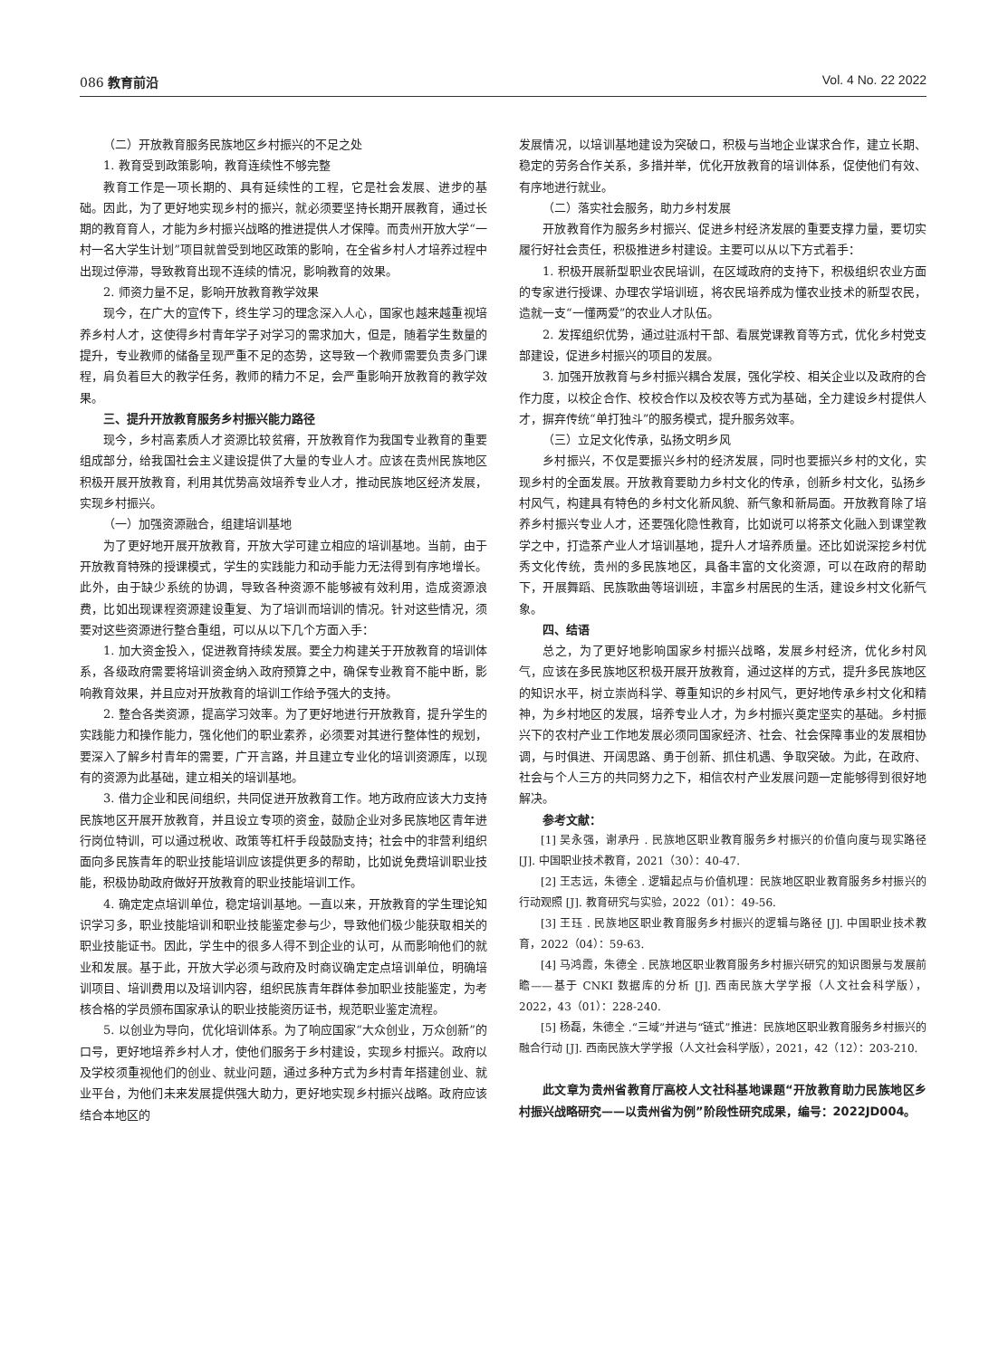086 教育前沿 Vol. 4 No. 22 2022
（二）开放教育服务民族地区乡村振兴的不足之处
1. 教育受到政策影响，教育连续性不够完整
教育工作是一项长期的、具有延续性的工程，它是社会发展、进步的基础。因此，为了更好地实现乡村的振兴，就必须要坚持长期开展教育，通过长期的教育育人，才能为乡村振兴战略的推进提供人才保障。而贵州开放大学“一村一名大学生计划”项目就曾受到地区政策的影响，在全省乡村人才培养过程中出现过停滞，导致教育出现不连续的情况，影响教育的效果。
2. 师资力量不足，影响开放教育教学效果
现今，在广大的宣传下，终生学习的理念深入人心，国家也越来越重视培养乡村人才，这使得乡村青年学子对学习的需求加大，但是，随着学生数量的提升，专业教师的储备呈现严重不足的态势，这导致一个教师需要负责多门课程，肩负着巨大的教学任务，教师的精力不足，会严重影响开放教育的教学效果。
三、提升开放教育服务乡村振兴能力路径
现今，乡村高素质人才资源比较贫瘠，开放教育作为我国专业教育的重要组成部分，给我国社会主义建设提供了大量的专业人才。应该在贵州民族地区积极开展开放教育，利用其优势高效培养专业人才，推动民族地区经济发展，实现乡村振兴。
（一）加强资源融合，组建培训基地
为了更好地开展开放教育，开放大学可建立相应的培训基地。当前，由于开放教育特殊的授课模式，学生的实践能力和动手能力无法得到有序地增长。此外，由于缺少系统的协调，导致各种资源不能够被有效利用，造成资源浪费，比如出现课程资源建设重复、为了培训而培训的情况。针对这些情况，须要对这些资源进行整合重组，可以从以下几个方面入手：
1. 加大资金投入，促进教育持续发展。要全力构建关于开放教育的培训体系，各级政府需要将培训资金纳入政府预算之中，确保专业教育不能中断，影响教育效果，并且应对开放教育的培训工作给予强大的支持。
2. 整合各类资源，提高学习效率。为了更好地进行开放教育，提升学生的实践能力和操作能力，强化他们的职业素养，必须要对其进行整体性的规划，要深入了解乡村青年的需要，广开言路，并且建立专业化的培训资源库，以现有的资源为此基础，建立相关的培训基地。
3. 借力企业和民间组织，共同促进开放教育工作。地方政府应该大力支持民族地区开展开放教育，并且设立专项的资金，鼓励企业对多民族地区青年进行岗位特训，可以通过税收、政策等杠杆手段鼓励支持；社会中的非营利组织面向多民族青年的职业技能培训应该提供更多的帮助，比如说免费培训职业技能，积极协助政府做好开放教育的职业技能培训工作。
4. 确定定点培训单位，稳定培训基地。一直以来，开放教育的学生理论知识学习多，职业技能培训和职业技能鉴定参与少，导致他们极少能获取相关的职业技能证书。因此，学生中的很多人得不到企业的认可，从而影响他们的就业和发展。基于此，开放大学必须与政府及时商议确定定点培训单位，明确培训项目、培训费用以及培训内容，组织民族青年群体参加职业技能鉴定，为考核合格的学员颁布国家承认的职业技能资历证书，规范职业鉴定流程。
5. 以创业为导向，优化培训体系。为了响应国家“大众创业，万众创新”的口号，更好地培养乡村人才，使他们服务于乡村建设，实现乡村振兴。政府以及学校须重视他们的创业、就业问题，通过多种方式为乡村青年搭建创业、就业平台，为他们未来发展提供强大助力，更好地实现乡村振兴战略。政府应该结合本地区的
发展情况，以培训基地建设为突破口，积极与当地企业谋求合作，建立长期、稳定的劳务合作关系，多措并举，优化开放教育的培训体系，促使他们有效、有序地进行就业。
（二）落实社会服务，助力乡村发展
开放教育作为服务乡村振兴、促进乡村经济发展的重要支撑力量，要切实履行好社会责任，积极推进乡村建设。主要可以从以下方式着手：
1. 积极开展新型职业农民培训，在区域政府的支持下，积极组织农业方面的专家进行授课、办理农学培训班，将农民培养成为懂农业技术的新型农民，造就一支“一懂两爱”的农业人才队伍。
2. 发挥组织优势，通过驻派村干部、看展党课教育等方式，优化乡村党支部建设，促进乡村振兴的项目的发展。
3. 加强开放教育与乡村振兴耦合发展，强化学校、相关企业以及政府的合作力度，以校企合作、校校合作以及校农等方式为基础，全力建设乡村提供人才，摒弃传统“单打独斗”的服务模式，提升服务效率。
（三）立足文化传承，弘扬文明乡风
乡村振兴，不仅是要振兴乡村的经济发展，同时也要振兴乡村的文化，实现乡村的全面发展。开放教育要助力乡村文化的传承，创新乡村文化，弘扬乡村风气，构建具有特色的乡村文化新风貌、新气象和新局面。开放教育除了培养乡村振兴专业人才，还要强化隐性教育，比如说可以将茶文化融入到课堂教学之中，打造茶产业人才培训基地，提升人才培养质量。还比如说深挖乡村优秀文化传统，贵州的多民族地区，具备丰富的文化资源，可以在政府的帮助下，开展舞蹈、民族歌曲等培训班，丰富乡村居民的生活，建设乡村文化新气象。
四、结语
总之，为了更好地影响国家乡村振兴战略，发展乡村经济，优化乡村风气，应该在多民族地区积极开展开放教育，通过这样的方式，提升多民族地区的知识水平，树立崇尚科学、尊重知识的乡村风气，更好地传承乡村文化和精神，为乡村地区的发展，培养专业人才，为乡村振兴奠定坚实的基础。乡村振兴下的农村产业工作地发展必须同国家经济、社会、社会保障事业的发展相协调，与时俱进、开阔思路、勇于创新、抓住机遇、争取突破。为此，在政府、社会与个人三方的共同努力之下，相信农村产业发展问题一定能够得到很好地解决。
参考文献：
[1] 吴永强，谢承丹 . 民族地区职业教育服务乡村振兴的价值向度与现实路径 [J]. 中国职业技术教育，2021（30）：40-47.
[2] 王志远，朱德全 . 逻辑起点与价值机理：民族地区职业教育服务乡村振兴的行动观照 [J]. 教育研究与实验，2022（01）：49-56.
[3] 王珏 . 民族地区职业教育服务乡村振兴的逻辑与路径 [J]. 中国职业技术教育，2022（04）：59-63.
[4] 马鸿霞，朱德全 . 民族地区职业教育服务乡村振兴研究的知识图景与发展前瞻——基于 CNKI 数据库的分析 [J]. 西南民族大学学报（人文社会科学版），2022，43（01）：228-240.
[5] 杨磊，朱德全 .“三域”并进与“链式”推进：民族地区职业教育服务乡村振兴的融合行动 [J]. 西南民族大学学报（人文社会科学版），2021，42（12）：203-210.
此文章为贵州省教育厅高校人文社科基地课题“开放教育助力民族地区乡村振兴战略研究——以贵州省为例”阶段性研究成果，编号：2022JD004。